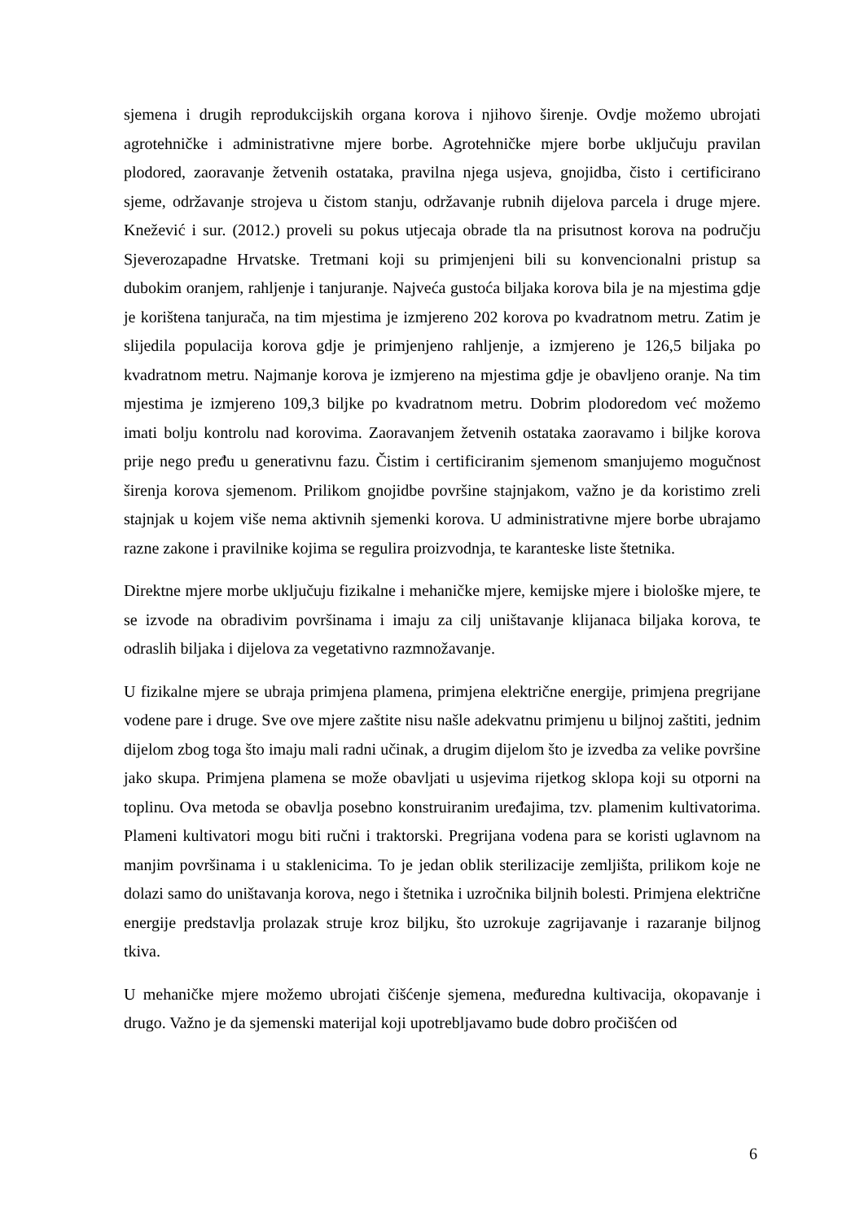sjemena i drugih reprodukcijskih organa korova i njihovo širenje. Ovdje možemo ubrojati agrotehničke i administrativne mjere borbe. Agrotehničke mjere borbe uključuju pravilan plodored, zaoravanje žetvenih ostataka, pravilna njega usjeva, gnojidba, čisto i certificirano sjeme, održavanje strojeva u čistom stanju, održavanje rubnih dijelova parcela i druge mjere. Knežević i sur. (2012.) proveli su pokus utjecaja obrade tla na prisutnost korova na području Sjeverozapadne Hrvatske. Tretmani koji su primjenjeni bili su konvencionalni pristup sa dubokim oranjem, rahljenje i tanjuranje. Najveća gustoća biljaka korova bila je na mjestima gdje je korištena tanjurača, na tim mjestima je izmjereno 202 korova po kvadratnom metru. Zatim je slijedila populacija korova gdje je primjenjeno rahljenje, a izmjereno je 126,5 biljaka po kvadratnom metru. Najmanje korova je izmjereno na mjestima gdje je obavljeno oranje. Na tim mjestima je izmjereno 109,3 biljke po kvadratnom metru. Dobrim plodoredom već možemo imati bolju kontrolu nad korovima. Zaoravanjem žetvenih ostataka zaoravamo i biljke korova prije nego pređu u generativnu fazu. Čistim i certificiranim sjemenom smanjujemo mogučnost širenja korova sjemenom. Prilikom gnojidbe površine stajnjakom, važno je da koristimo zreli stajnjak u kojem više nema aktivnih sjemenki korova. U administrativne mjere borbe ubrajamo razne zakone i pravilnike kojima se regulira proizvodnja, te karanteske liste štetnika.
Direktne mjere morbe uključuju fizikalne i mehaničke mjere, kemijske mjere i biološke mjere, te se izvode na obradivim površinama i imaju za cilj uništavanje klijanaca biljaka korova, te odraslih biljaka i dijelova za vegetativno razmnožavanje.
U fizikalne mjere se ubraja primjena plamena, primjena električne energije, primjena pregrijane vodene pare i druge. Sve ove mjere zaštite nisu našle adekvatnu primjenu u biljnoj zaštiti, jednim dijelom zbog toga što imaju mali radni učinak, a drugim dijelom što je izvedba za velike površine jako skupa. Primjena plamena se može obavljati u usjevima rijetkog sklopa koji su otporni na toplinu. Ova metoda se obavlja posebno konstruiranim uređajima, tzv. plamenim kultivatorima. Plameni kultivatori mogu biti ručni i traktorski. Pregrijana vodena para se koristi uglavnom na manjim površinama i u staklenicima. To je jedan oblik sterilizacije zemljišta, prilikom koje ne dolazi samo do uništavanja korova, nego i štetnika i uzročnika biljnih bolesti. Primjena električne energije predstavlja prolazak struje kroz biljku, što uzrokuje zagrijavanje i razaranje biljnog tkiva.
U mehaničke mjere možemo ubrojati čišćenje sjemena, međuredna kultivacija, okopavanje i drugo. Važno je da sjemenski materijal koji upotrebljavamo bude dobro pročišćen od
6